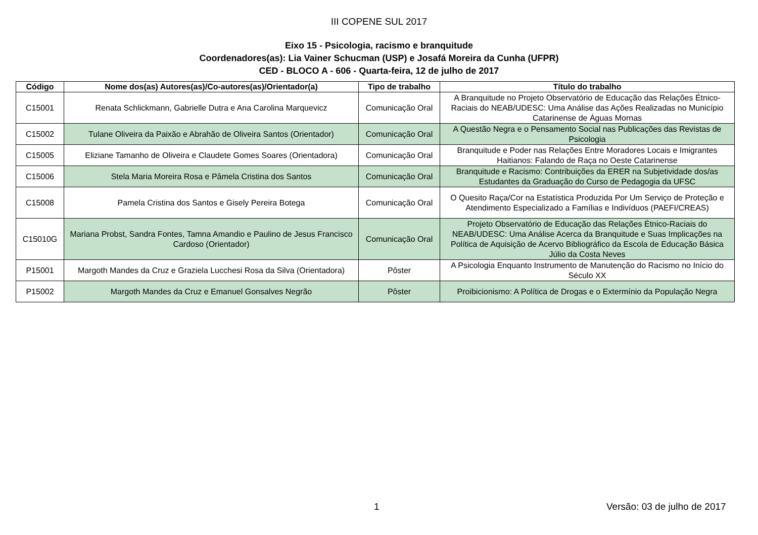III COPENE SUL 2017
Eixo 15 - Psicologia, racismo e branquitude
Coordenadores(as): Lia Vainer Schucman (USP) e Josafá Moreira da Cunha (UFPR)
CED - BLOCO A - 606 - Quarta-feira, 12 de julho de 2017
| Código | Nome dos(as) Autores(as)/Co-autores(as)/Orientador(a) | Tipo de trabalho | Título do trabalho |
| --- | --- | --- | --- |
| C15001 | Renata Schlickmann, Gabrielle Dutra e Ana Carolina Marquevicz | Comunicação Oral | A Branquitude no Projeto Observatório de Educação das Relações Étnico-Raciais do NEAB/UDESC: Uma Análise das Ações Realizadas no Município Catarinense de Águas Mornas |
| C15002 | Tulane Oliveira da Paixão e Abrahão de Oliveira Santos (Orientador) | Comunicação Oral | A Questão Negra e o Pensamento Social nas Publicações das Revistas de Psicologia |
| C15005 | Eliziane Tamanho de Oliveira e Claudete Gomes Soares (Orientadora) | Comunicação Oral | Branquitude e Poder nas Relações Entre Moradores Locais e Imigrantes Haitianos: Falando de Raça no Oeste Catarinense |
| C15006 | Stela Maria Moreira Rosa e Pâmela Cristina dos Santos | Comunicação Oral | Branquitude e Racismo: Contribuições da ERER na Subjetividade dos/as Estudantes da Graduação do Curso de Pedagogia da UFSC |
| C15008 | Pamela Cristina dos Santos e Gisely Pereira Botega | Comunicação Oral | O Quesito Raça/Cor na Estatística Produzida Por Um Serviço de Proteção e Atendimento Especializado a Famílias e Indivíduos (PAEFI/CREAS) |
| C15010G | Mariana Probst, Sandra Fontes, Tamna Amandio e Paulino de Jesus Francisco Cardoso (Orientador) | Comunicação Oral | Projeto Observatório de Educação das Relações Étnico-Raciais do NEAB/UDESC: Uma Análise Acerca da Branquitude e Suas Implicações na Política de Aquisição de Acervo Bibliográfico da Escola de Educação Básica Júlio da Costa Neves |
| P15001 | Margoth Mandes da Cruz e Graziela Lucchesi Rosa da Silva (Orientadora) | Pôster | A Psicologia Enquanto Instrumento de Manutenção do Racismo no Início do Século XX |
| P15002 | Margoth Mandes da Cruz e Emanuel Gonsalves Negrão | Pôster | Proibicionismo: A Política de Drogas e o Extermínio da População Negra |
1 Versão: 03 de julho de 2017